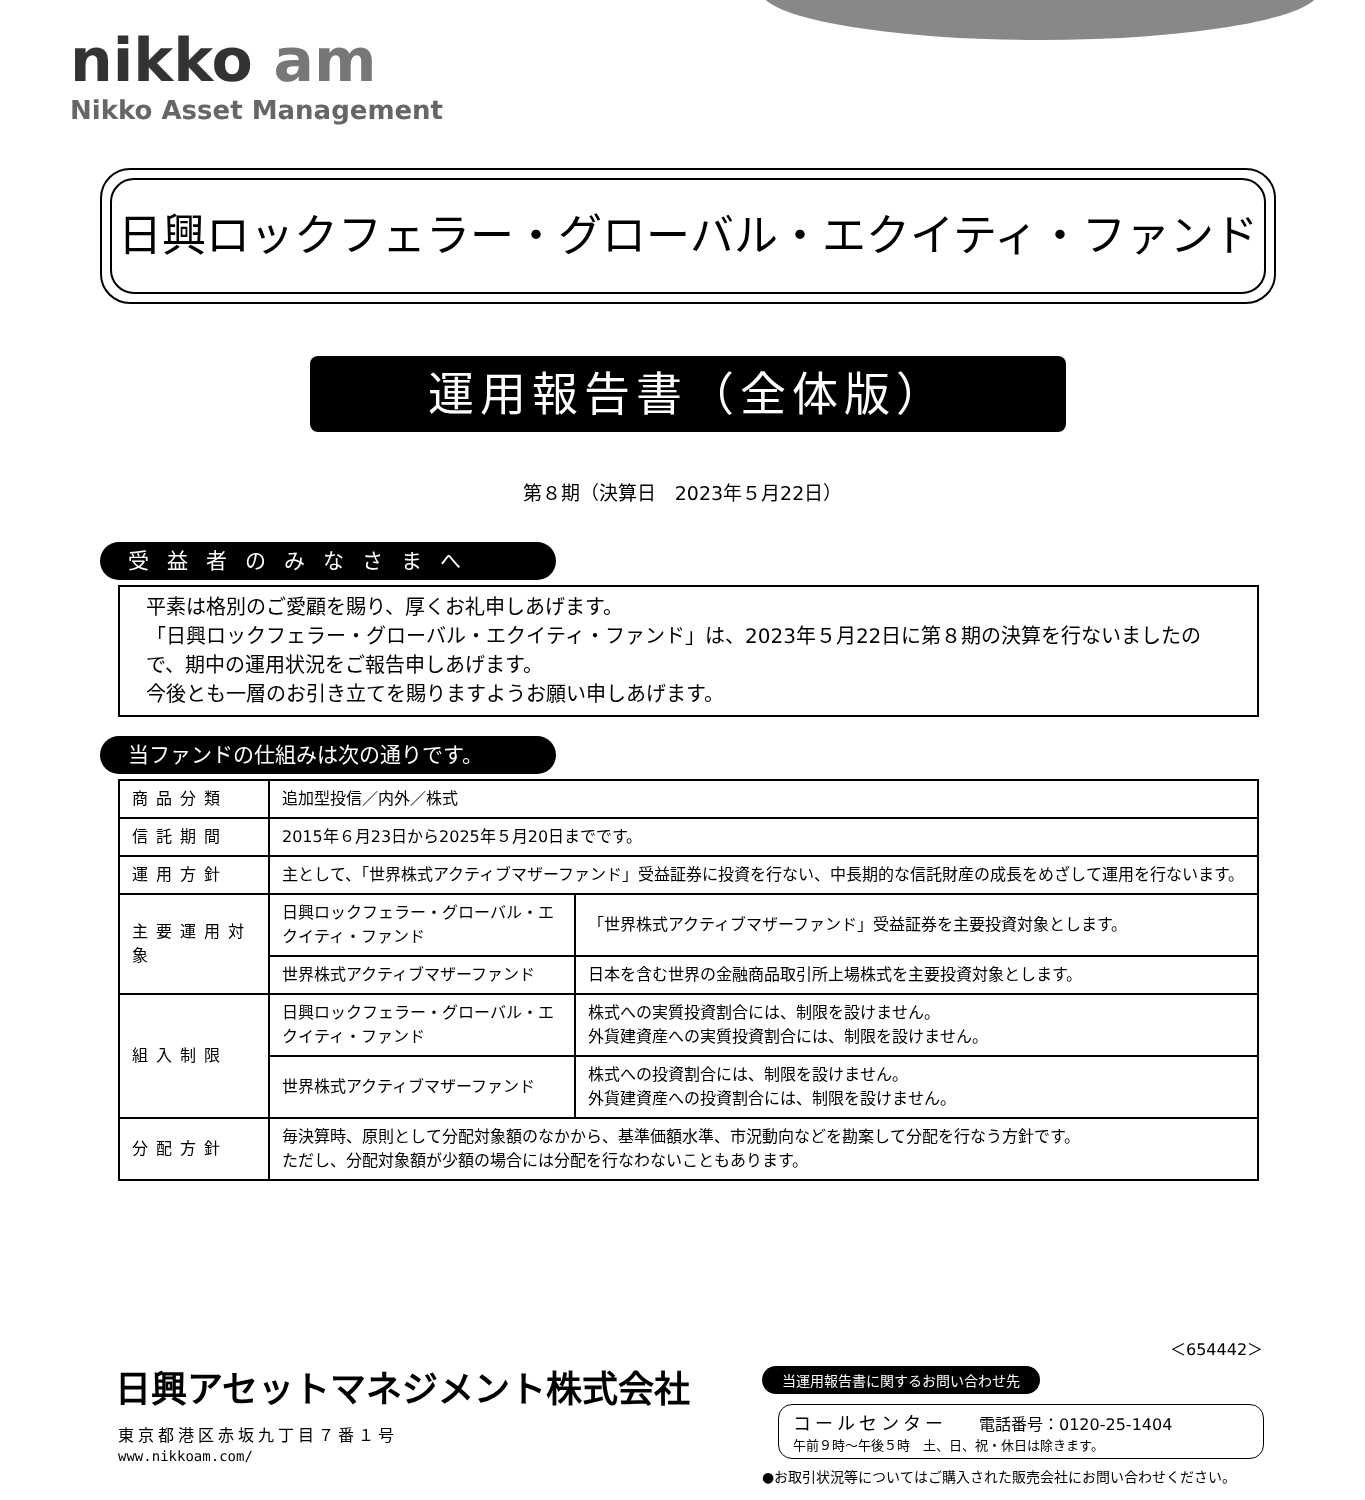nikko am
Nikko Asset Management
日興ロックフェラー・グローバル・エクイティ・ファンド
運用報告書（全体版）
第８期（決算日　2023年５月22日）
受益者のみなさまへ
平素は格別のご愛顧を賜り、厚くお礼申しあげます。
「日興ロックフェラー・グローバル・エクイティ・ファンド」は、2023年５月22日に第８期の決算を行ないましたので、期中の運用状況をご報告申しあげます。
今後とも一層のお引き立てを賜りますようお願い申しあげます。
当ファンドの仕組みは次の通りです。
| 商品分類 | 追加型投信／内外／株式 | |
| 信託期間 | 2015年６月23日から2025年５月20日までです。 | |
| 運用方針 | 主として、「世界株式アクティブマザーファンド」受益証券に投資を行ない、中長期的な信託財産の成長をめざして運用を行ないます。 | |
| 主要運用対象 | 日興ロックフェラー・グローバル・エクイティ・ファンド | 「世界株式アクティブマザーファンド」受益証券を主要投資対象とします。 |
| | 世界株式アクティブマザーファンド | 日本を含む世界の金融商品取引所上場株式を主要投資対象とします。 |
| 組入制限 | 日興ロックフェラー・グローバル・エクイティ・ファンド | 株式への実質投資割合には、制限を設けません。 外貨建資産への実質投資割合には、制限を設けません。 |
| | 世界株式アクティブマザーファンド | 株式への投資割合には、制限を設けません。 外貨建資産への投資割合には、制限を設けません。 |
| 分配方針 | 毎決算時、原則として分配対象額のなかから、基準価額水準、市況動向などを勘案して分配を行なう方針です。 ただし、分配対象額が少額の場合には分配を行なわないこともあります。 | |
＜654442＞
日興アセットマネジメント株式会社
東京都港区赤坂九丁目７番１号
www.nikkoam.com/
当運用報告書に関するお問い合わせ先
コールセンター　　電話番号：0120-25-1404
午前９時～午後５時　土、日、祝・休日は除きます。
●お取引状況等についてはご購入された販売会社にお問い合わせください。